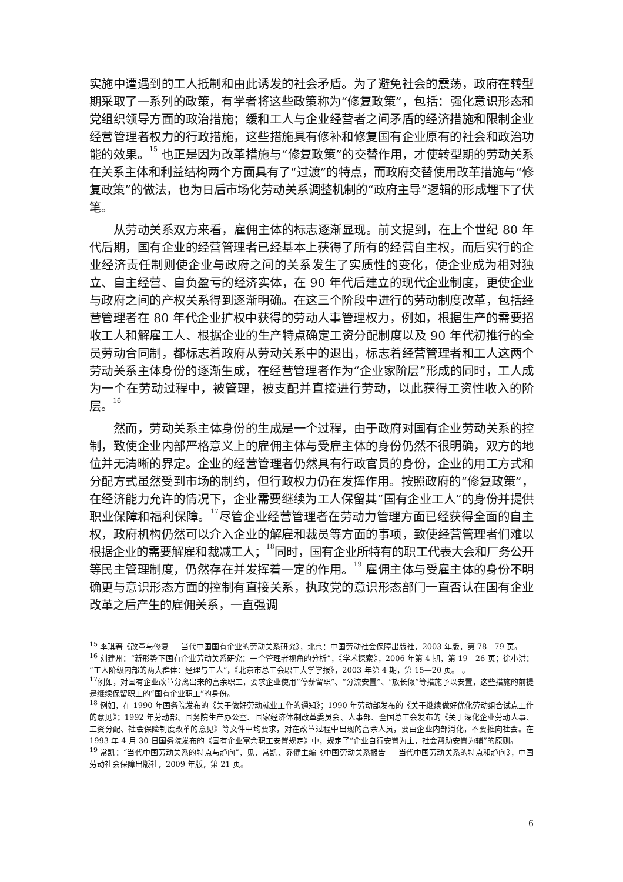实施中遭遇到的工人抵制和由此诱发的社会矛盾。为了避免社会的震荡，政府在转型期采取了一系列的政策，有学者将这些政策称为“修复政策”，包括：强化意识形态和党组织领导方面的政治措施；缓和工人与企业经营者之间矛盾的经济措施和限制企业经营管理者权力的行政措施，这些措施具有修补和修复国有企业原有的社会和政治功能的效果。<sup>15</sup> 也正是因为改革措施与“修复政策”的交替作用，才使转型期的劳动关系在关系主体和利益结构两个方面具有了“过渡”的特点，而政府交替使用改革措施与“修复政策”的做法，也为日后市场化劳动关系调整机制的“政府主导”逻辑的形成埋下了伏笔。
从劳动关系双方来看，雇佣主体的标志逐渐显现。前文提到，在上个世纪 80 年代后期，国有企业的经营管理者已经基本上获得了所有的经营自主权，而后实行的企业经济责任制则使企业与政府之间的关系发生了实质性的变化，使企业成为相对独立、自主经营、自负盈亏的经济实体，在 90 年代后建立的现代企业制度，更使企业与政府之间的产权关系得到逐渐明确。在这三个阶段中进行的劳动制度改革，包括经营管理者在 80 年代企业扩权中获得的劳动人事管理权力，例如，根据生产的需要招收工人和解雇工人、根据企业的生产特点确定工资分配制度以及 90 年代初推行的全员劳动合同制，都标志着政府从劳动关系中的退出，标志着经营管理者和工人这两个劳动关系主体身份的逐渐生成，在经营管理者作为“企业家阶层”形成的同时，工人成为一个在劳动过程中，被管理，被支配并直接进行劳动，以此获得工资性收入的阶层。<sup>16</sup>
然而，劳动关系主体身份的生成是一个过程，由于政府对国有企业劳动关系的控制，致使企业内部严格意义上的雇佣主体与受雇主体的身份仍然不很明确，双方的地位并无清晰的界定。企业的经营管理者仍然具有行政官员的身份，企业的用工方式和分配方式虽然受到市场的制约，但行政权力仍在发挥作用。按照政府的“修复政策”，在经济能力允许的情况下，企业需要继续为工人保留其“国有企业工人”的身份并提供职业保障和福利保障。<sup>17</sup>尽管企业经营管理者在劳动力管理方面已经获得全面的自主权，政府机构仍然可以介入企业的解雇和裁员等方面的事项，致使经营管理者们难以根据企业的需要解雇和裁减工人；<sup>18</sup>同时，国有企业所特有的职工代表大会和厂务公开等民主管理制度，仍然存在并发挥着一定的作用。<sup>19</sup> 雇佣主体与受雇主体的身份不明确更与意识形态方面的控制有直接关系，执政党的意识形态部门一直否认在国有企业改革之后产生的雇佣关系，一直强调
<sup>15</sup> 李琪著《改革与修复 — 当代中国国有企业的劳动关系研究》，北京：中国劳动社会保障出版社，2003 年版，第 78—79 页。
<sup>16</sup> 刘建州：“新形势下国有企业劳动关系研究：一个管理者视角的分析”，《学术探索》，2006 年第 4 期，第 19—26 页；徐小洪：“工人阶级内部的两大群体：经理与工人”，《北京市总工会职工大学学报》，2003 年第 4 期，第 15—20 页。 。
<sup>17</sup> 例如，对国有企业改革分离出来的富余职工，要求企业使用“停薪留职”、“分流安置”、“放长假”等措施予以安置，这些措施的前提是继续保留职工的“国有企业职工”的身份。
<sup>18</sup> 例如，在 1990 年国务院发布的《关于做好劳动就业工作的通知》；1990 年劳动部发布的《关于继续做好优化劳动组合试点工作的意见》；1992 年劳动部、国务院生产办公室、国家经济体制改革委员会、人事部、全国总工会发布的《关于深化企业劳动人事、工资分配、社会保险制度改革的意见》等文件中均要求，对在改革过程中出现的富余人员，要由企业内部消化，不要推向社会。在 1993 年 4 月 30 日国务院发布的《国有企业富余职工安置规定》中，规定了“企业自行安置为主，社会帮助安置为辅”的原则。
<sup>19</sup> 常凯：“当代中国劳动关系的特点与趋向”，见，常凯、乔健主编《中国劳动关系报告 — 当代中国劳动关系的特点和趋向》，中国劳动社会保障出版社，2009 年版，第 21 页。
6